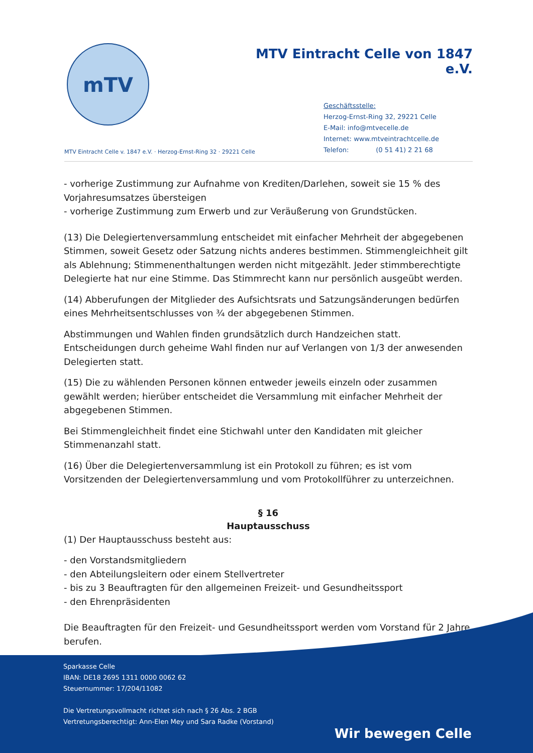mTV
MTV Eintracht Celle von 1847 e.V.
Geschäftsstelle:
Herzog-Ernst-Ring 32, 29221 Celle
E-Mail: info@mtvecelle.de
Internet: www.mtveintrachtcelle.de
Telefon: (0 51 41) 2 21 68
MTV Eintracht Celle v. 1847 e.V. · Herzog-Ernst-Ring 32 · 29221 Celle
- vorherige Zustimmung zur Aufnahme von Krediten/Darlehen, soweit sie 15 % des Vorjahresumsatzes übersteigen
- vorherige Zustimmung zum Erwerb und zur Veräußerung von Grundstücken.
(13) Die Delegiertenversammlung entscheidet mit einfacher Mehrheit der abgegebenen Stimmen, soweit Gesetz oder Satzung nichts anderes bestimmen. Stimmengleichheit gilt als Ablehnung; Stimmenenthaltungen werden nicht mitgezählt. Jeder stimmberechtigte Delegierte hat nur eine Stimme. Das Stimmrecht kann nur persönlich ausgeübt werden.
(14) Abberufungen der Mitglieder des Aufsichtsrats und Satzungsänderungen bedürfen eines Mehrheitsentschlusses von ¾ der abgegebenen Stimmen.
Abstimmungen und Wahlen finden grundsätzlich durch Handzeichen statt. Entscheidungen durch geheime Wahl finden nur auf Verlangen von 1/3 der anwesenden Delegierten statt.
(15) Die zu wählenden Personen können entweder jeweils einzeln oder zusammen gewählt werden; hierüber entscheidet die Versammlung mit einfacher Mehrheit der abgegebenen Stimmen.
Bei Stimmengleichheit findet eine Stichwahl unter den Kandidaten mit gleicher Stimmenanzahl statt.
(16) Über die Delegiertenversammlung ist ein Protokoll zu führen; es ist vom Vorsitzenden der Delegiertenversammlung und vom Protokollführer zu unterzeichnen.
§ 16
Hauptausschuss
(1) Der Hauptausschuss besteht aus:
- den Vorstandsmitgliedern
- den Abteilungsleitern oder einem Stellvertreter
- bis zu 3 Beauftragten für den allgemeinen Freizeit- und Gesundheitssport
- den Ehrenpräsidenten
Die Beauftragten für den Freizeit- und Gesundheitssport werden vom Vorstand für 2 Jahre berufen.
Sparkasse Celle
IBAN: DE18 2695 1311 0000 0062 62
Steuernummer: 17/204/11082
Die Vertretungsvollmacht richtet sich nach § 26 Abs. 2 BGB
Vertretungsberechtigt: Ann-Elen Mey und Sara Radke (Vorstand)
Wir bewegen Celle